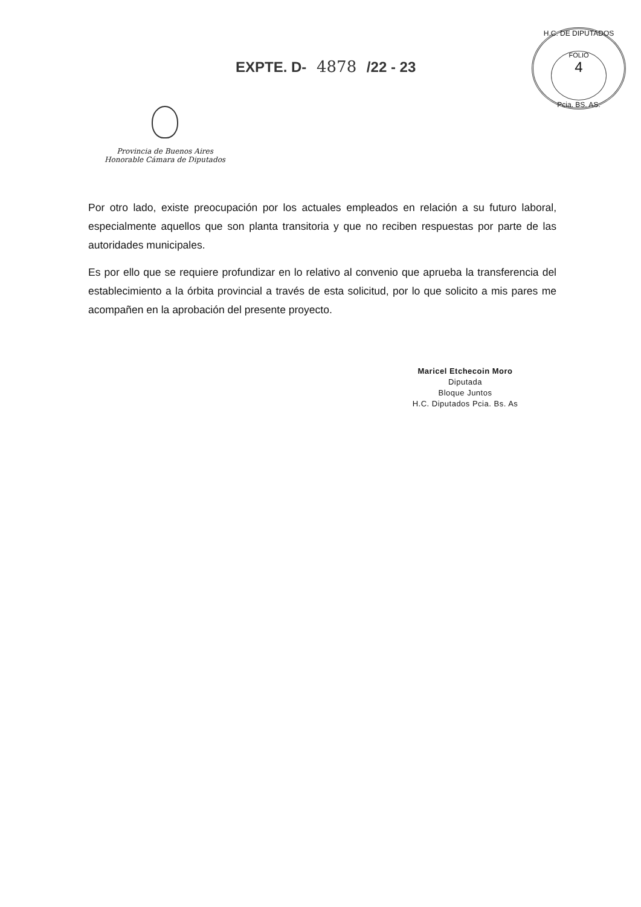EXPTE. D- 4878 /22 - 23
H.C. DE DIPUTADOS
FOLIO
4
Pcia. BS. AS.
Provincia de Buenos Aires
Honorable Cámara de Diputados
Por otro lado, existe preocupación por los actuales empleados en relación a su futuro laboral, especialmente aquellos que son planta transitoria y que no reciben respuestas por parte de las autoridades municipales.
Es por ello que se requiere profundizar en lo relativo al convenio que aprueba la transferencia del establecimiento a la órbita provincial a través de esta solicitud, por lo que solicito a mis pares me acompañen en la aprobación del presente proyecto.
Maricel Etchecoin Moro
Diputada
Bloque Juntos
H.C. Diputados Pcia. Bs. As